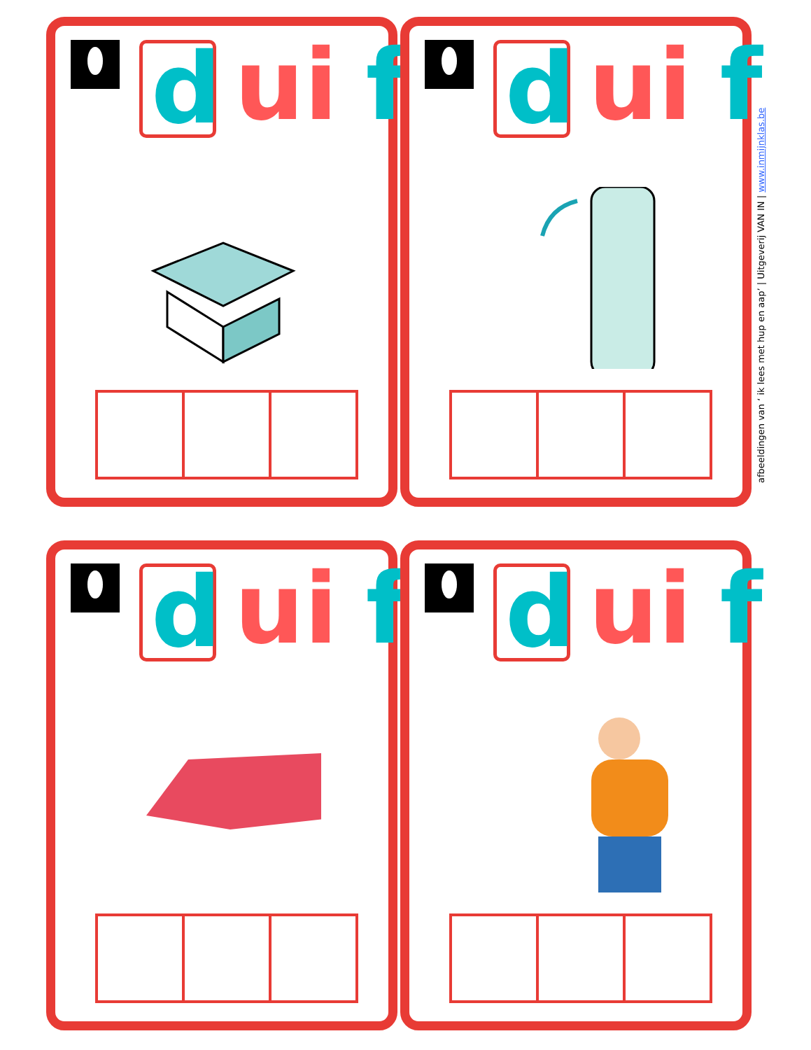d ui f
d ui f
d ui f
d ui f
afbeeldingen van ‘ ik lees met hup en aap’ | Uitgeverij VAN IN | www.inmijnklas.be